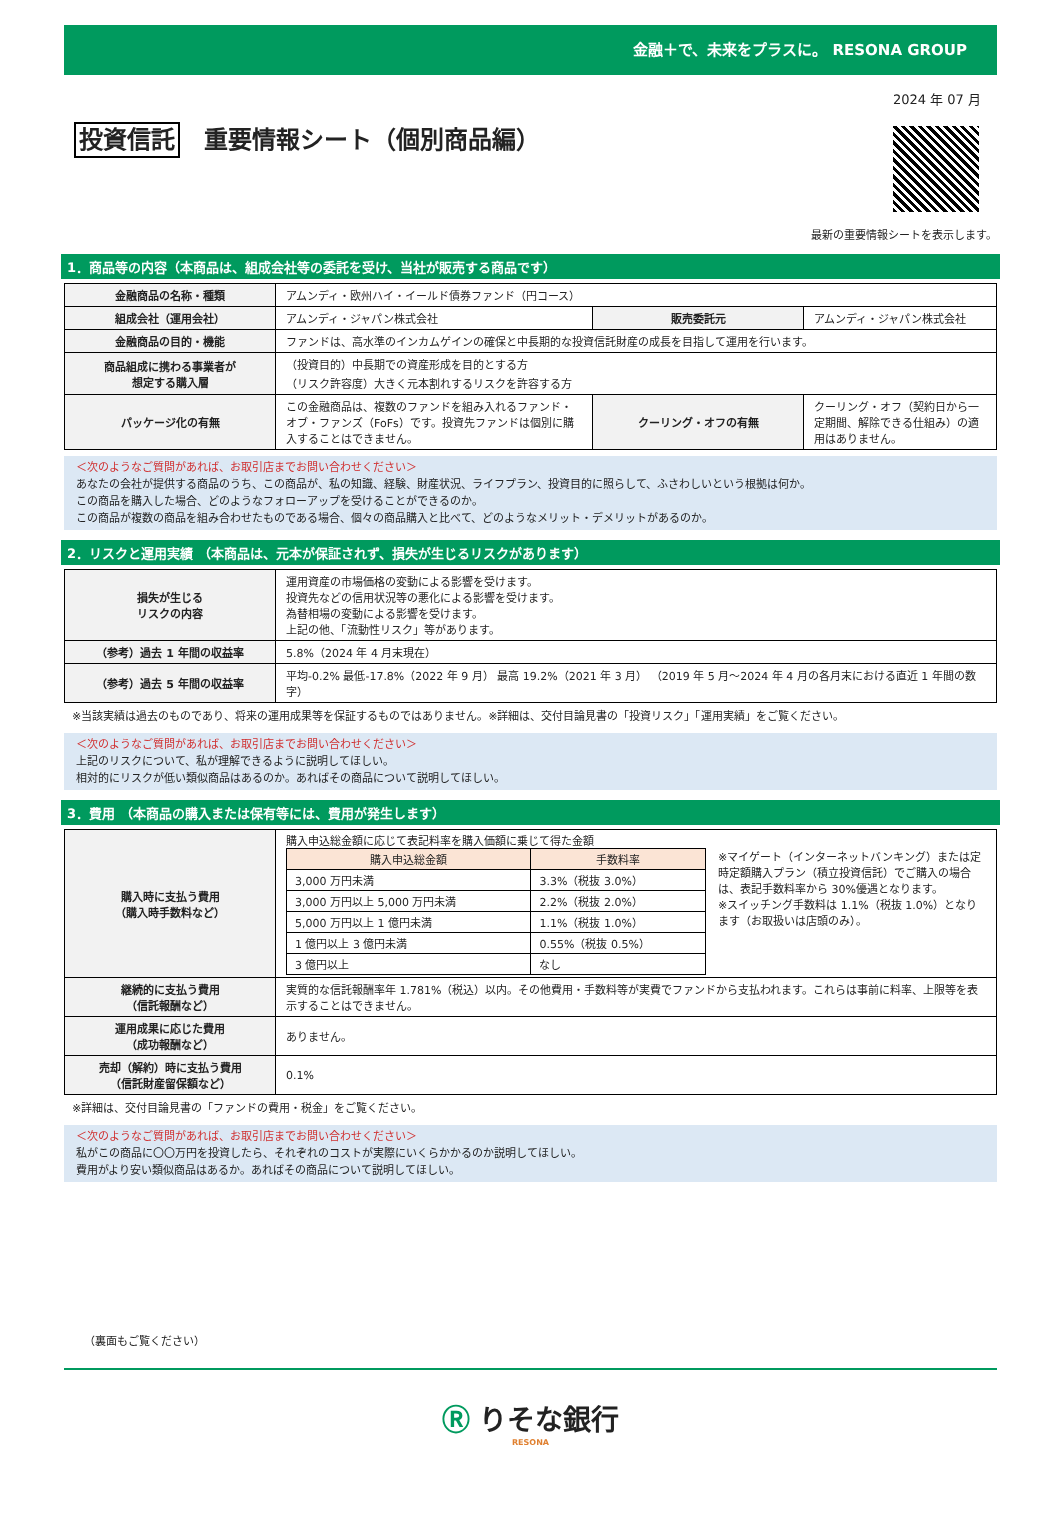金融＋で、未来をプラスに。 RESONA GROUP
2024 年 07 月
投資信託 重要情報シート（個別商品編）
最新の重要情報シートを表示します。
1．商品等の内容（本商品は、組成会社等の委託を受け、当社が販売する商品です）
| 金融商品の名称・種類 | アムンディ・欧州ハイ・イールド債券ファンド（円コース） | | |
| 組成会社（運用会社） | アムンディ・ジャパン株式会社 | 販売委託元 | アムンディ・ジャパン株式会社 |
| 金融商品の目的・機能 | ファンドは、高水準のインカムゲインの確保と中長期的な投資信託財産の成長を目指して運用を行います。 | | |
| 商品組成に携わる事業者が 想定する購入層 | （投資目的）中長期での資産形成を目的とする方 （リスク許容度）大きく元本割れするリスクを許容する方 | | |
| パッケージ化の有無 | この金融商品は、複数のファンドを組み入れるファンド・オブ・ファンズ（FoFs）です。投資先ファンドは個別に購入することはできません。 | クーリング・オフの有無 | クーリング・オフ（契約日から一定期間、解除できる仕組み）の適用はありません。 |
＜次のようなご質問があれば、お取引店までお問い合わせください＞
あなたの会社が提供する商品のうち、この商品が、私の知識、経験、財産状況、ライフプラン、投資目的に照らして、ふさわしいという根拠は何か。
この商品を購入した場合、どのようなフォローアップを受けることができるのか。
この商品が複数の商品を組み合わせたものである場合、個々の商品購入と比べて、どのようなメリット・デメリットがあるのか。
2．リスクと運用実績 （本商品は、元本が保証されず、損失が生じるリスクがあります）
| 損失が生じる リスクの内容 | 運用資産の市場価格の変動による影響を受けます。 投資先などの信用状況等の悪化による影響を受けます。 為替相場の変動による影響を受けます。 上記の他、「流動性リスク」等があります。 |
| （参考）過去 1 年間の収益率 | 5.8%（2024 年 4 月末現在） |
| （参考）過去 5 年間の収益率 | 平均-0.2% 最低-17.8%（2022 年 9 月） 最高 19.2%（2021 年 3 月） （2019 年 5 月～2024 年 4 月の各月末における直近 1 年間の数字） |
※当該実績は過去のものであり、将来の運用成果等を保証するものではありません。※詳細は、交付目論見書の「投資リスク」「運用実績」をご覧ください。
＜次のようなご質問があれば、お取引店までお問い合わせください＞
上記のリスクについて、私が理解できるように説明してほしい。
相対的にリスクが低い類似商品はあるのか。あればその商品について説明してほしい。
3．費用 （本商品の購入または保有等には、費用が発生します）
| 購入時に支払う費用 （購入時手数料など） | 購入申込総金額に応じて表記料率を購入価額に乗じて得た金額 / 購入申込総金額 / 手数料率 / / 3,000 万円未満 / 3.3%（税抜 3.0%） / / 3,000 万円以上 5,000 万円未満 / 2.2%（税抜 2.0%） / / 5,000 万円以上 1 億円未満 / 1.1%（税抜 1.0%） / / 1 億円以上 3 億円未満 / 0.55%（税抜 0.5%） / / 3 億円以上 / なし / ※マイゲート（インターネットバンキング）または定時定額購入プラン（積立投資信託）でご購入の場合は、表記手数料率から 30%優遇となります。 ※スイッチング手数料は 1.1%（税抜 1.0%）となります（お取扱いは店頭のみ）。 |
| 継続的に支払う費用 （信託報酬など） | 実質的な信託報酬率年 1.781%（税込）以内。その他費用・手数料等が実費でファンドから支払われます。これらは事前に料率、上限等を表示することはできません。 |
| 運用成果に応じた費用 （成功報酬など） | ありません。 |
| 売却（解約）時に支払う費用 （信託財産留保額など） | 0.1% |
※詳細は、交付目論見書の「ファンドの費用・税金」をご覧ください。
＜次のようなご質問があれば、お取引店までお問い合わせください＞
私がこの商品に〇〇万円を投資したら、それぞれのコストが実際にいくらかかるのか説明してほしい。
費用がより安い類似商品はあるか。あればその商品について説明してほしい。
（裏面もご覧ください）
Ⓡ りそな銀行
RESONA